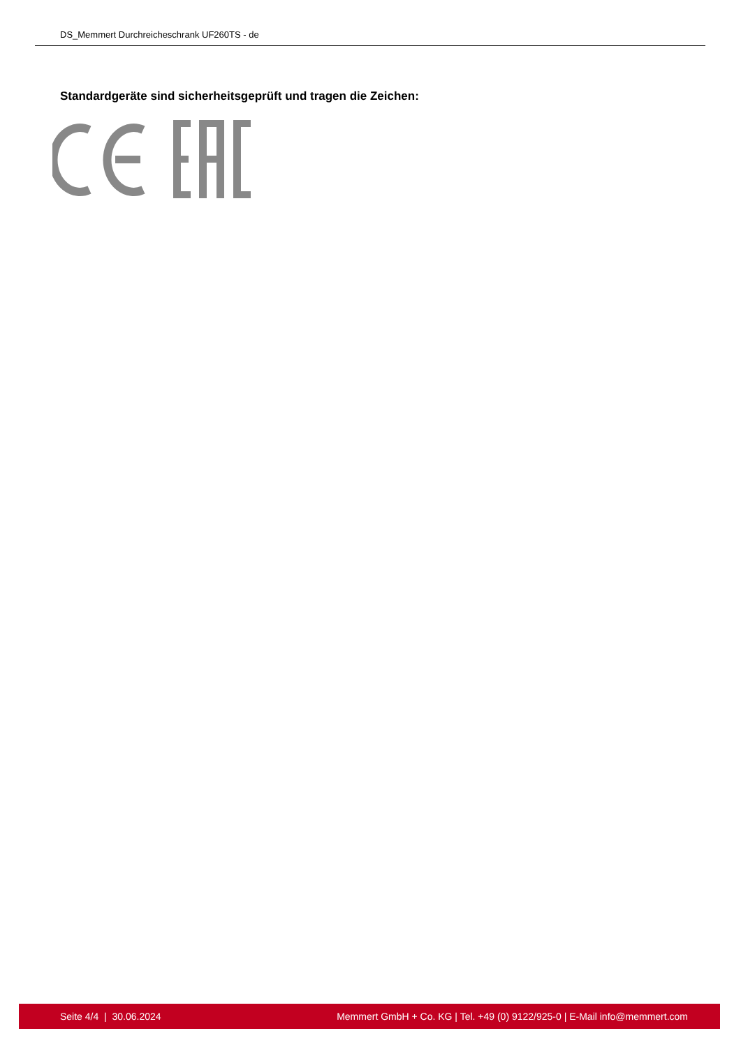DS_Memmert Durchreicheschrank UF260TS - de
Standardgeräte sind sicherheitsgeprüft und tragen die Zeichen:
Seite 4/4 | 30.06.2024 Memmert GmbH + Co. KG | Tel. +49 (0) 9122/925-0 | E-Mail info@memmert.com